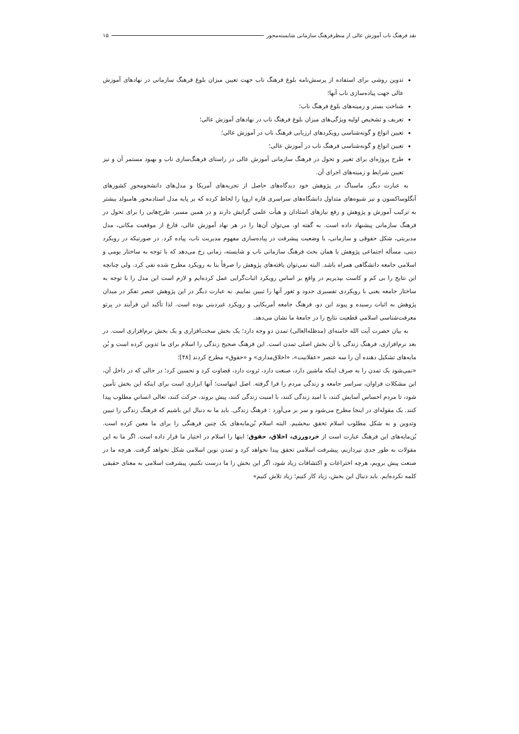نقد فرهنگ ناب آموزش عالی از منظرفرهنگ سازمانی شایسته‌محور ۱۵
تدوین روشی برای استفاده از پرسش‌نامه بلوغ فرهنگ ناب جهت تعیین میزان بلوغ فرهنگ سازمانی در نهادهای آموزش عالی جهت پیاده‌سازی ناب آنها؛
شناخت بستر و زمینه‌های بلوغ فرهنگ ناب؛
تعریف و تشخیص اولیه ویژگی‌های میزان بلوغ فرهنگ ناب در نهادهای آموزش عالی؛
تعیین انواع و گونه‌شناسی رویکردهای ارزیابی فرهنگ ناب در آموزش عالی؛
تعیین انواع و گونه‌شناسی فرهنگ ناب در آموزش عالی؛
طرح پروژه‌ای برای تغییر و تحول در فرهنگ سازمانی آموزش عالی در راستای فرهنگ‌سازی ناب و بهبود مستمر آن و نیز تعیین شرایط و زمینه‌های اجرای آن.
به عبارت دیگر، ماسیاگ در پژوهش خود دیدگاه‌های حاصل از تجربه‌های آمریکا و مدل‌های دانشجومحورِ کشورهای آنگلوساکسون و نیز شیوه‌های متداول دانشگاه‌های سراسری قاره اروپا را لحاظ کرده که بر پایه مدل استادمحور هامبولد بیشتر به ترکیب آموزش و پژوهش و رفع نیازهای استادان و هیأت علمی گرایش دارند و در همین مسیر، طرح‌هایی را برای تحول در فرهنگ سازمانی پیشنهاد داده است. به گفته او، می‌توان آن‌ها را در هر نهاد آموزش عالی، فارغ از موقعیت مکانی، مدل مدیریتی، شکل حقوقی و سازمانی، یا وضعیت پیشرفت در پیاده‌سازی مفهوم مدیریت ناب، پیاده کرد. در صورتیکه در رویکرد دینی، مسأله اجتماعی پژوهش یا همان بحث فرهنگ سازمانی ناب و شایسته، زمانی رخ می‌دهد که با توجه به ساختار بومی و اسلامی جامعه دانشگاهی همراه باشد. البته نمی‌توان یافته‌های پژوهش را صرفاً بنا به رویکرد مطرح شده نفی کرد. ولی چنانچه این نتایج را بی کم و کاست بپذیریم در واقع بر اساس رویکرد اثبات‌گرایی عمل کرده‌ایم و لازم است این مدل را با توجه به ساختار جامعه یعنی با رویکردی تفسیری حدود و ثغور آنها را تبیین نماییم. به عبارت دیگر در این پژوهش عنصر تفکر در میدان پژوهش به اثبات رسیده و پیوند این دو، فرهنگ جامعه آمریکایی و رویکرد غیردینی بوده است. لذا تأکید این فرآیند در پرتو معرفت‌شناسی اسلامی قطعیت نتایج را در جامعهٔ ما نشان می‌دهد.
به بیان حضرت آیت الله خامنه‌ای (مدظله‌العالی) تمدن دو وجه دارد؛ یک بخش سخت‌افزاری و یک بخش نرم‌افزاری است. در بعد نرم‌افزاری، فرهنگ زندگی با آن بخش اصلی تمدن است. این فرهنگ صحیح زندگی را اسلام برای ما تدوین کرده است و بُن مایه‌های تشکیل دهنده آن را سه عنصر «عقلانیت»، «اخلاق‌مداری» و «حقوق» مطرح کردند [۴۸]؛
«نمی‌شود یک تمدن را به صرف اینکه ماشین دارد، صنعت دارد، ثروت دارد، قضاوت کرد و تحسین کرد؛ در حالی که در داخل آن، این مشکلات فراوان، سراسر جامعه و زندگی مردم را فرا گرفته. اصل اینهاست؛ آنها ابزاری است برای اینکه این بخش تأمین شود، تا مردم احساس آسایش کنند، با امید زندگی کنند، با امنیت زندگی کنند، پیش بروند، حرکت کنند، تعالی انسانیِ مطلوب پیدا کنند. یک مقوله‌ای در اینجا مطرح می‌شود و سر بر می‌آورد : فرهنگ زندگی. باید ما به دنبال این باشیم که فرهنگ زندگی را تبیین وتدوین و به شکل مطلوب اسلام تحقق ببخشیم. البته اسلام بُن‌مایه‌های یک چنین فرهنگی را برای ما معین کرده است. بُن‌مایه‌های این فرهنگ عبارت است از خردورزی، اخلاق، حقوق؛ اینها را اسلام در اختیار ما قرار داده است. اگر ما به این مقولات به طور جدی نپردازیم، پیشرفت اسلامی تحقق پیدا نخواهد کرد و تمدن نوین اسلامی شکل نخواهد گرفت. هرچه ما در صنعت پیش برویم، هرچه اختراعات و اکتشافات زیاد شود، اگر این بخش را ما درست نکنیم، پیشرفت اسلامی به معنای حقیقی کلمه نکرده‌ایم. باید دنبال این بخش، زیاد کار کنیم؛ زیاد تلاش کنیم»